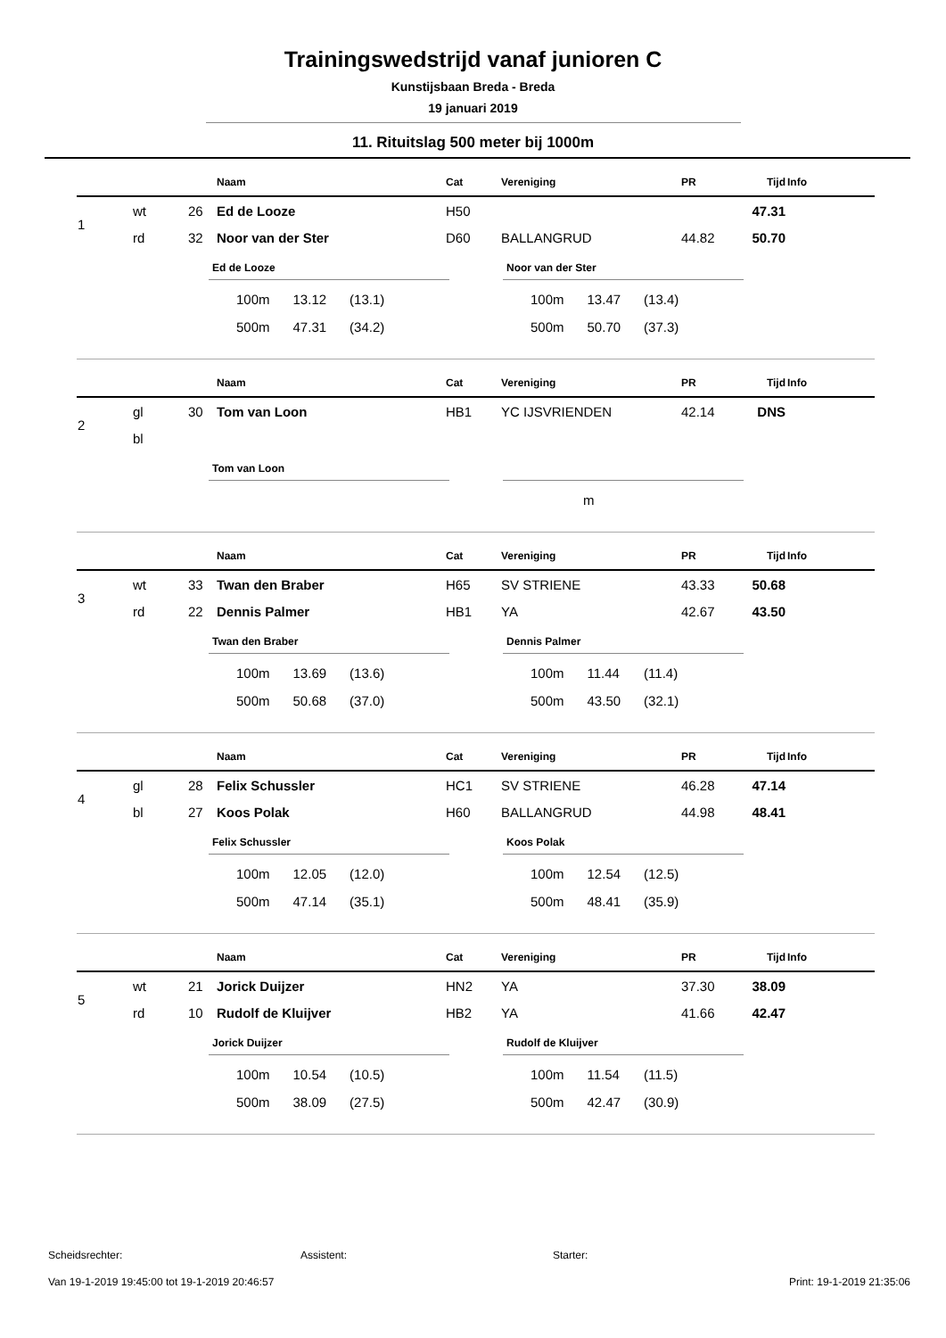Trainingswedstrijd vanaf junioren C
Kunstijsbaan Breda - Breda
19 januari 2019
11. Rituitslag 500 meter bij 1000m
| | | | Naam | Cat | Vereniging | PR | Tijd | Info |
| --- | --- | --- | --- | --- | --- | --- | --- | --- |
| 1 | wt | 26 | Ed de Looze | H50 | | | 47.31 | |
| | rd | 32 | Noor van der Ster | D60 | BALLANGRUD | 44.82 | 50.70 | |
Ed de Looze
| 100m | 13.12 | (13.1) |
| 500m | 47.31 | (34.2) |
Noor van der Ster
| 100m | 13.47 | (13.4) |
| 500m | 50.70 | (37.3) |
| | | | Naam | Cat | Vereniging | PR | Tijd | Info |
| --- | --- | --- | --- | --- | --- | --- | --- | --- |
| 2 | gl | 30 | Tom van Loon | HB1 | YC IJSVRIENDEN | 42.14 | DNS | |
| | bl | | | | | | | |
Tom van Loon
| m |
| | | | Naam | Cat | Vereniging | PR | Tijd | Info |
| --- | --- | --- | --- | --- | --- | --- | --- | --- |
| 3 | wt | 33 | Twan den Braber | H65 | SV STRIENE | 43.33 | 50.68 | |
| | rd | 22 | Dennis Palmer | HB1 | YA | 42.67 | 43.50 | |
Twan den Braber
| 100m | 13.69 | (13.6) |
| 500m | 50.68 | (37.0) |
Dennis Palmer
| 100m | 11.44 | (11.4) |
| 500m | 43.50 | (32.1) |
| | | | Naam | Cat | Vereniging | PR | Tijd | Info |
| --- | --- | --- | --- | --- | --- | --- | --- | --- |
| 4 | gl | 28 | Felix Schussler | HC1 | SV STRIENE | 46.28 | 47.14 | |
| | bl | 27 | Koos Polak | H60 | BALLANGRUD | 44.98 | 48.41 | |
Felix Schussler
| 100m | 12.05 | (12.0) |
| 500m | 47.14 | (35.1) |
Koos Polak
| 100m | 12.54 | (12.5) |
| 500m | 48.41 | (35.9) |
| | | | Naam | Cat | Vereniging | PR | Tijd | Info |
| --- | --- | --- | --- | --- | --- | --- | --- | --- |
| 5 | wt | 21 | Jorick Duijzer | HN2 | YA | 37.30 | 38.09 | |
| | rd | 10 | Rudolf de Kluijver | HB2 | YA | 41.66 | 42.47 | |
Jorick Duijzer
| 100m | 10.54 | (10.5) |
| 500m | 38.09 | (27.5) |
Rudolf de Kluijver
| 100m | 11.54 | (11.5) |
| 500m | 42.47 | (30.9) |
Scheidsrechter: Assistent: Starter:
Van 19-1-2019 19:45:00 tot 19-1-2019 20:46:57 Print: 19-1-2019 21:35:06